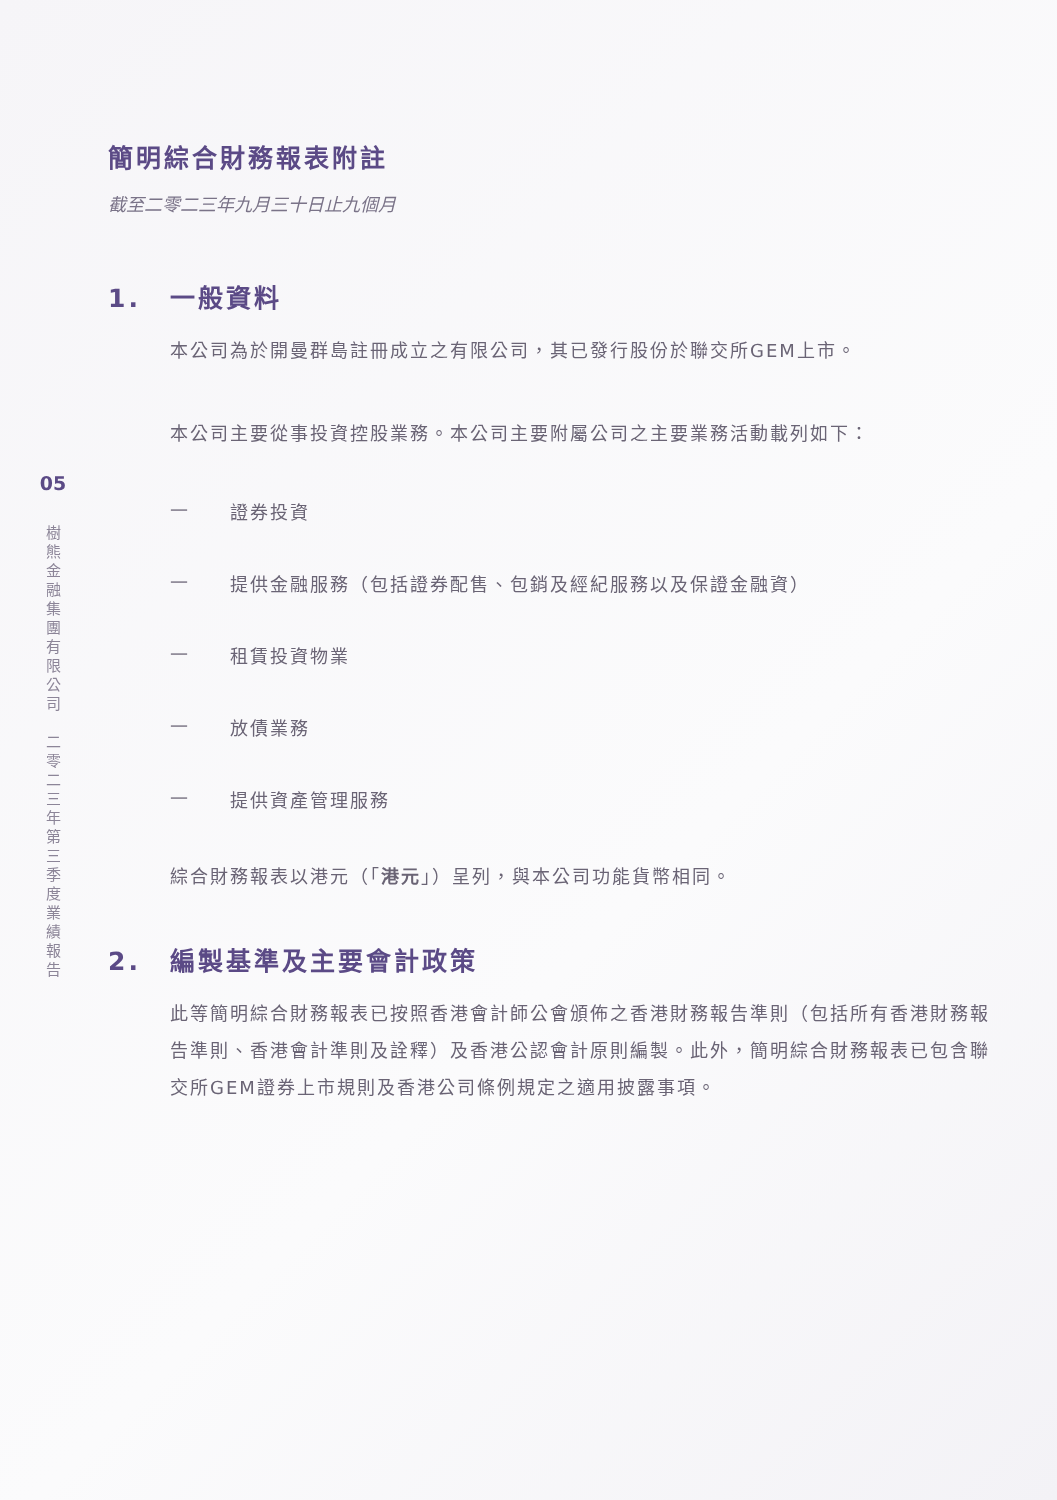05
樹 熊 金 融 集 團 有 限 公 司 　 二 零 二 三 年 第 三 季 度 業 績 報 告
簡明綜合財務報表附註
截至二零二三年九月三十日止九個月
1. 一般資料
本公司為於開曼群島註冊成立之有限公司，其已發行股份於聯交所GEM上市。
本公司主要從事投資控股業務。本公司主要附屬公司之主要業務活動載列如下：
— 證券投資
— 提供金融服務（包括證券配售、包銷及經紀服務以及保證金融資）
— 租賃投資物業
— 放債業務
— 提供資產管理服務
綜合財務報表以港元（「港元」）呈列，與本公司功能貨幣相同。
2. 編製基準及主要會計政策
此等簡明綜合財務報表已按照香港會計師公會頒佈之香港財務報告準則（包括所有香港財務報告準則、香港會計準則及詮釋）及香港公認會計原則編製。此外，簡明綜合財務報表已包含聯交所GEM證券上市規則及香港公司條例規定之適用披露事項。